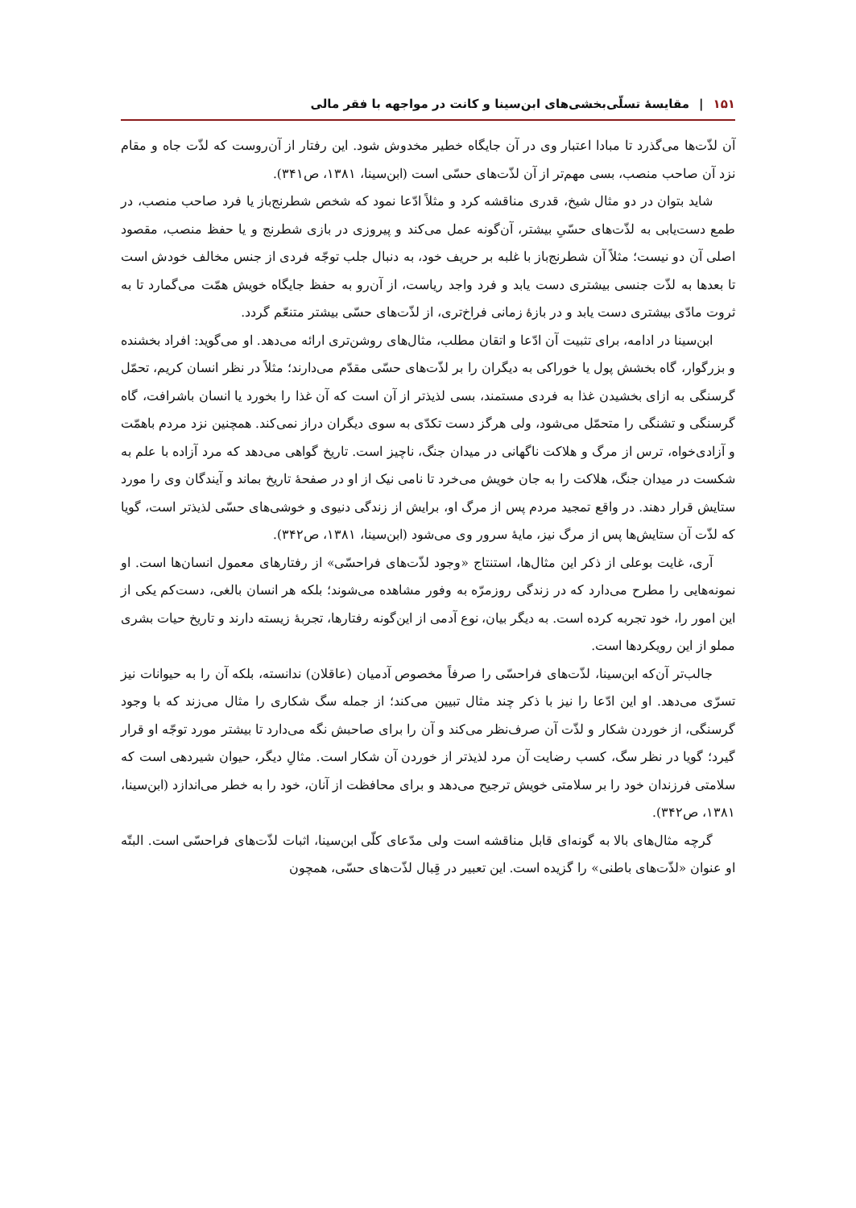۱۵۱ | مقایسهٔ تسلّی‌بخشی‌های ابن‌سینا و کانت در مواجهه با فقر مالی
آن لذّت‌ها می‌گذرد تا مبادا اعتبار وی در آن جایگاه خطیر مخدوش شود. این رفتار از آن‌روست که لذّت جاه و مقام نزد آن صاحب منصب، بسی مهم‌تر از آن لذّت‌های حسّی است (ابن‌سینا، ۱۳۸۱، ص۳۴۱).
شاید بتوان در دو مثال شیخ، قدری مناقشه کرد و مثلاً ادّعا نمود که شخص شطرنج‌باز یا فرد صاحب منصب، در طمع دست‌یابی به لذّت‌های حسّیِ بیشتر، آن‌گونه عمل می‌کند و پیروزی در بازی شطرنج و یا حفظ منصب، مقصود اصلی آن دو نیست؛ مثلاً آن شطرنج‌باز با غلبه بر حریف خود، به دنبال جلب توجّه فردی از جنس مخالف خودش است تا بعدها به لذّت جنسی بیشتری دست یابد و فرد واجد ریاست، از آن‌رو به حفظ جایگاه خویش همّت می‌گمارد تا به ثروت مادّی بیشتری دست یابد و در بازهٔ زمانی فراخ‌تری، از لذّت‌های حسّی بیشتر متنعّم گردد.
ابن‌سینا در ادامه، برای تثبیت آن ادّعا و اتقان مطلب، مثال‌های روشن‌تری ارائه می‌دهد. او می‌گوید: افراد بخشنده و بزرگوار، گاه بخشش پول یا خوراکی به دیگران را بر لذّت‌های حسّی مقدّم می‌دارند؛ مثلاً در نظر انسان کریم، تحمّل گرسنگی به ازای بخشیدن غذا به فردی مستمند، بسی لذیذتر از آن است که آن غذا را بخورد یا انسان باشرافت، گاه گرسنگی و تشنگی را متحمّل می‌شود، ولی هرگز دست تکدّی به سوی دیگران دراز نمی‌کند. همچنین نزد مردم باهمّت و آزادی‌خواه، ترس از مرگ و هلاکت ناگهانی در میدان جنگ، ناچیز است. تاریخ گواهی می‌دهد که مرد آزاده با علم به شکست در میدان جنگ، هلاکت را به جان خویش می‌خرد تا نامی نیک از او در صفحهٔ تاریخ بماند و آیندگان وی را مورد ستایش قرار دهند. در واقع تمجید مردم پس از مرگ او، برایش از زندگی دنیوی و خوشی‌های حسّی لذیذتر است، گویا که لذّت آن ستایش‌ها پس از مرگ نیز، مایهٔ سرور وی می‌شود (ابن‌سینا، ۱۳۸۱، ص۳۴۲).
آری، غایت بوعلی از ذکر این مثال‌ها، استنتاج «وجود لذّت‌های فراحسّی» از رفتارهای معمول انسان‌ها است. او نمونه‌هایی را مطرح می‌دارد که در زندگی روزمرّه به وفور مشاهده می‌شوند؛ بلکه هر انسان بالغی، دست‌کم یکی از این امور را، خود تجربه کرده است. به دیگر بیان، نوع آدمی از این‌گونه رفتارها، تجربهٔ زیسته دارند و تاریخ حیات بشری مملو از این رویکردها است.
جالب‌تر آن‌که ابن‌سینا، لذّت‌های فراحسّی را صرفاً مخصوص آدمیان (عاقلان) ندانسته، بلکه آن را به حیوانات نیز تسرّی می‌دهد. او این ادّعا را نیز با ذکر چند مثال تبیین می‌کند؛ از جمله سگ شکاری را مثال می‌زند که با وجود گرسنگی، از خوردن شکار و لذّت آن صرف‌نظر می‌کند و آن را برای صاحبش نگه می‌دارد تا بیشتر مورد توجّه او قرار گیرد؛ گویا در نظر سگ، کسب رضایت آن مرد لذیذتر از خوردن آن شکار است. مثالِ دیگر، حیوان شیردهی است که سلامتی فرزندان خود را بر سلامتی خویش ترجیح می‌دهد و برای محافظت از آنان، خود را به خطر می‌اندازد (ابن‌سینا، ۱۳۸۱، ص۳۴۲).
گرچه مثال‌های بالا به گونه‌ای قابل مناقشه است ولی مدّعای کلّی ابن‌سینا، اثبات لذّت‌های فراحسّی است. البتّه او عنوان «لذّت‌های باطنی» را گزیده است. این تعبیر در قِبال لذّت‌های حسّی، همچون